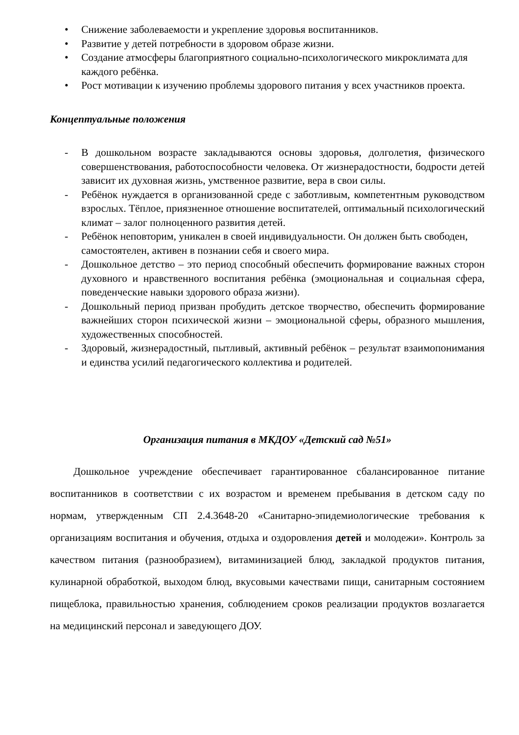• Снижение заболеваемости и укрепление здоровья воспитанников.
• Развитие у детей потребности в здоровом образе жизни.
• Создание атмосферы благоприятного социально-психологического микроклимата для каждого ребёнка.
• Рост мотивации к изучению проблемы здорового питания у всех участников проекта.
Концептуальные положения
- В дошкольном возрасте закладываются основы здоровья, долголетия, физического совершенствования, работоспособности человека. От жизнерадостности, бодрости детей зависит их духовная жизнь, умственное развитие, вера в свои силы.
- Ребёнок нуждается в организованной среде с заботливым, компетентным руководством взрослых. Тёплое, приязненное отношение воспитателей, оптимальный психологический климат – залог полноценного развития детей.
- Ребёнок неповторим, уникален в своей индивидуальности. Он должен быть свободен, самостоятелен, активен в познании себя и своего мира.
- Дошкольное детство – это период способный обеспечить формирование важных сторон духовного и нравственного воспитания ребёнка (эмоциональная и социальная сфера, поведенческие навыки здорового образа жизни).
- Дошкольный период призван пробудить детское творчество, обеспечить формирование важнейших сторон психической жизни – эмоциональной сферы, образного мышления, художественных способностей.
- Здоровый, жизнерадостный, пытливый, активный ребёнок – результат взаимопонимания и единства усилий педагогического коллектива и родителей.
Организация питания в МКДОУ «Детский сад №51»
Дошкольное учреждение обеспечивает гарантированное сбалансированное питание воспитанников в соответствии с их возрастом и временем пребывания в детском саду по нормам, утвержденным СП 2.4.3648-20 «Санитарно-эпидемиологические требования к организациям воспитания и обучения, отдыха и оздоровления детей и молодежи». Контроль за качеством питания (разнообразием), витаминизацией блюд, закладкой продуктов питания, кулинарной обработкой, выходом блюд, вкусовыми качествами пищи, санитарным состоянием пищеблока, правильностью хранения, соблюдением сроков реализации продуктов возлагается на медицинский персонал и заведующего ДОУ.